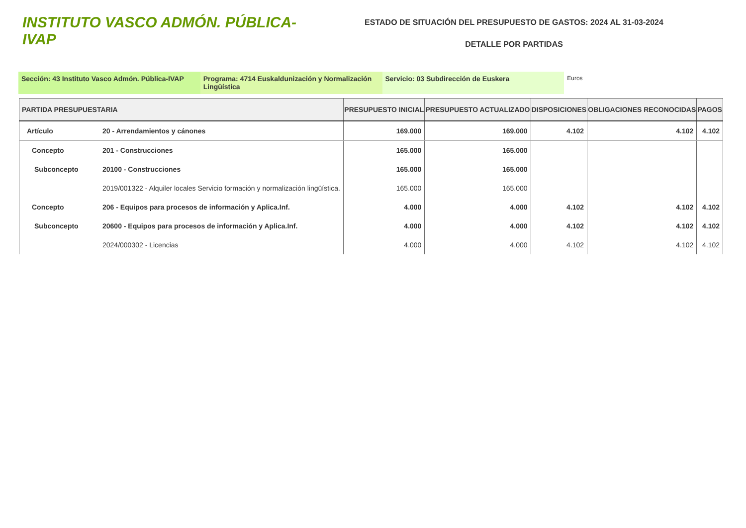INSTITUTO VASCO ADMÓN. PÚBLICA-IVAP
ESTADO DE SITUACIÓN DEL PRESUPUESTO DE GASTOS: 2024 AL 31-03-2024
DETALLE POR PARTIDAS
Sección: 43 Instituto Vasco Admón. Pública-IVAP Programa: 4714 Euskaldunización y Normalización Lingüística
Servicio: 03 Subdirección de Euskera
Euros
| PARTIDA PRESUPUESTARIA | | PRESUPUESTO INICIAL | PRESUPUESTO ACTUALIZADO | DISPOSICIONES | OBLIGACIONES RECONOCIDAS | PAGOS |
| --- | --- | --- | --- | --- | --- | --- |
| Artículo | 20 - Arrendamientos y cánones | 169.000 | 169.000 | 4.102 | 4.102 | 4.102 |
| Concepto | 201 - Construcciones | 165.000 | 165.000 | | | |
| Subconcepto | 20100 - Construcciones | 165.000 | 165.000 | | | |
| | 2019/001322 - Alquiler locales Servicio formación y normalización lingüística. | 165.000 | 165.000 | | | |
| Concepto | 206 - Equipos para procesos de información y Aplica.Inf. | 4.000 | 4.000 | 4.102 | 4.102 | 4.102 |
| Subconcepto | 20600 - Equipos para procesos de información y Aplica.Inf. | 4.000 | 4.000 | 4.102 | 4.102 | 4.102 |
| | 2024/000302 - Licencias | 4.000 | 4.000 | 4.102 | 4.102 | 4.102 |